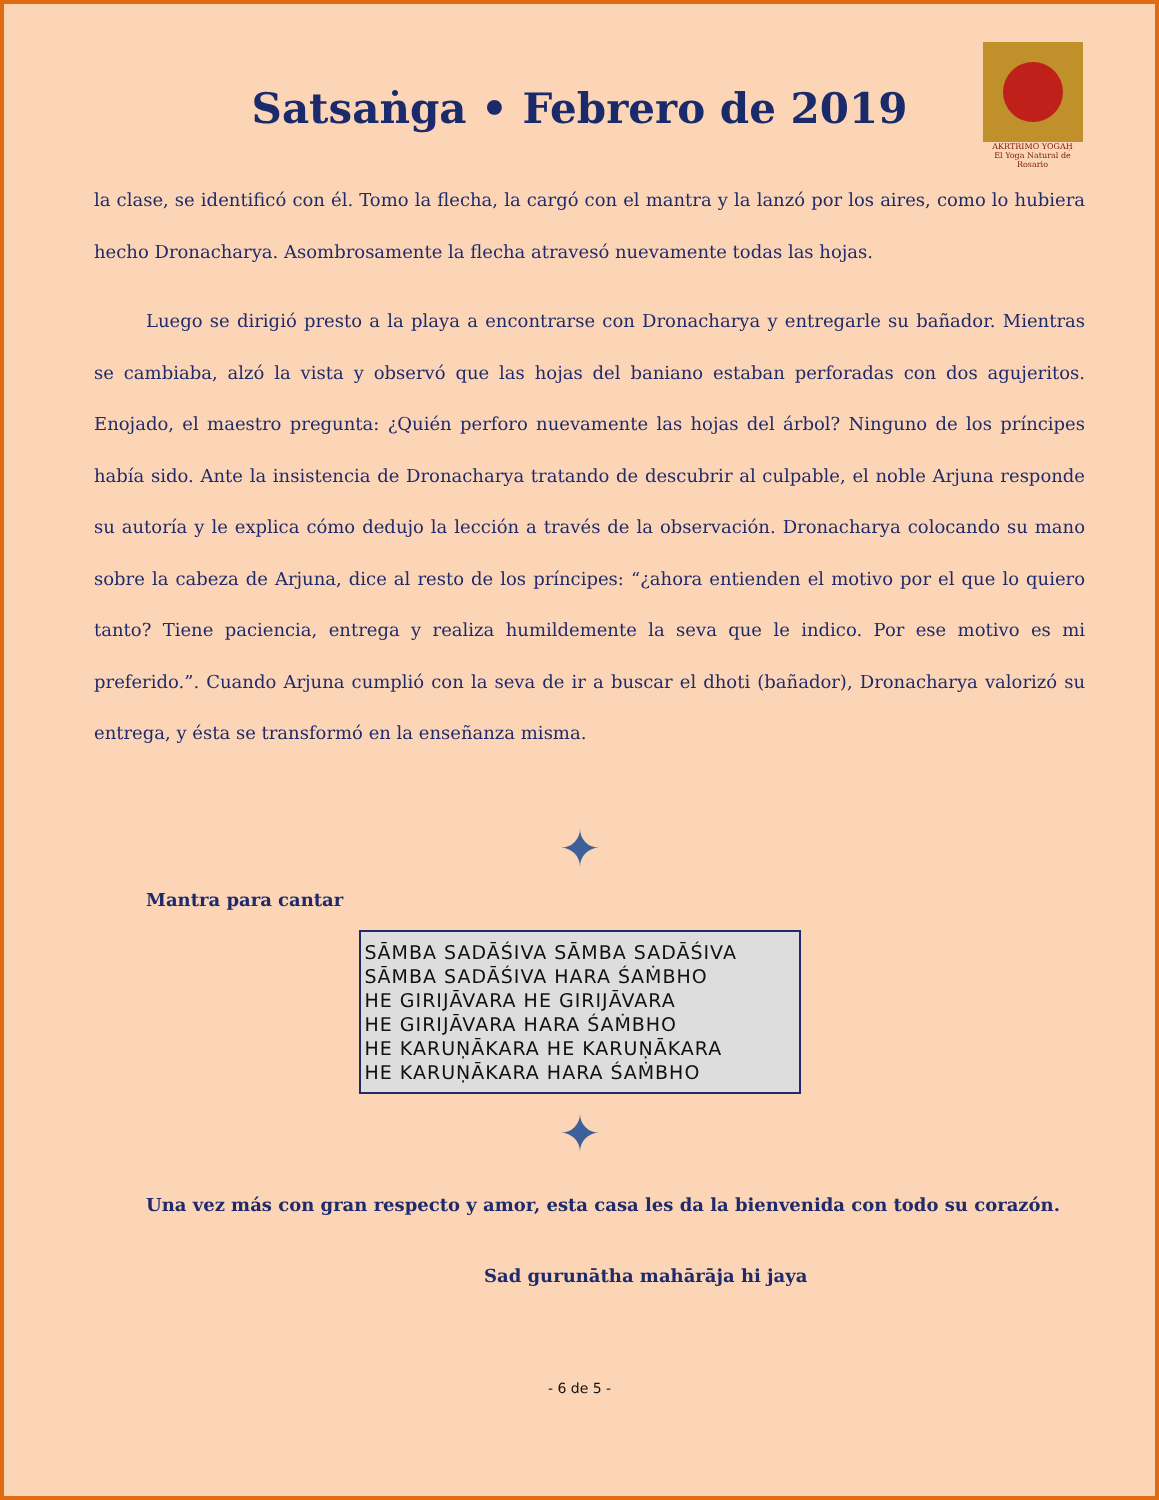Satsaṅga • Febrero de 2019
AKRTRIMO YOGAḤ
El Yoga Natural de Rosario
la clase, se identificó con él. Tomo la flecha, la cargó con el mantra y la lanzó por los aires, como lo hubiera hecho Dronacharya. Asombrosamente la flecha atravesó nuevamente todas las hojas.
Luego se dirigió presto a la playa a encontrarse con Dronacharya y entregarle su bañador. Mientras se cambiaba, alzó la vista y observó que las hojas del baniano estaban perforadas con dos agujeritos. Enojado, el maestro pregunta: ¿Quién perforo nuevamente las hojas del árbol? Ninguno de los príncipes había sido. Ante la insistencia de Dronacharya tratando de descubrir al culpable, el noble Arjuna responde su autoría y le explica cómo dedujo la lección a través de la observación. Dronacharya colocando su mano sobre la cabeza de Arjuna, dice al resto de los príncipes: “¿ahora entienden el motivo por el que lo quiero tanto? Tiene paciencia, entrega y realiza humildemente la seva que le indico. Por ese motivo es mi preferido.”. Cuando Arjuna cumplió con la seva de ir a buscar el dhoti (bañador), Dronacharya valorizó su entrega, y ésta se transformó en la enseñanza misma.
✦
Mantra para cantar
SĀMBA SADĀŚIVA SĀMBA SADĀŚIVA
SĀMBA SADĀŚIVA HARA ŚAṀBHO
HE GIRIJĀVARA HE GIRIJĀVARA
HE GIRIJĀVARA HARA ŚAṀBHO
HE KARUṆĀKARA HE KARUṆĀKARA
HE KARUṆĀKARA HARA ŚAṀBHO
✦
Una vez más con gran respecto y amor, esta casa les da la bienvenida con todo su corazón.
Sad gurunātha mahārāja hi jaya
- 6 de 5 -